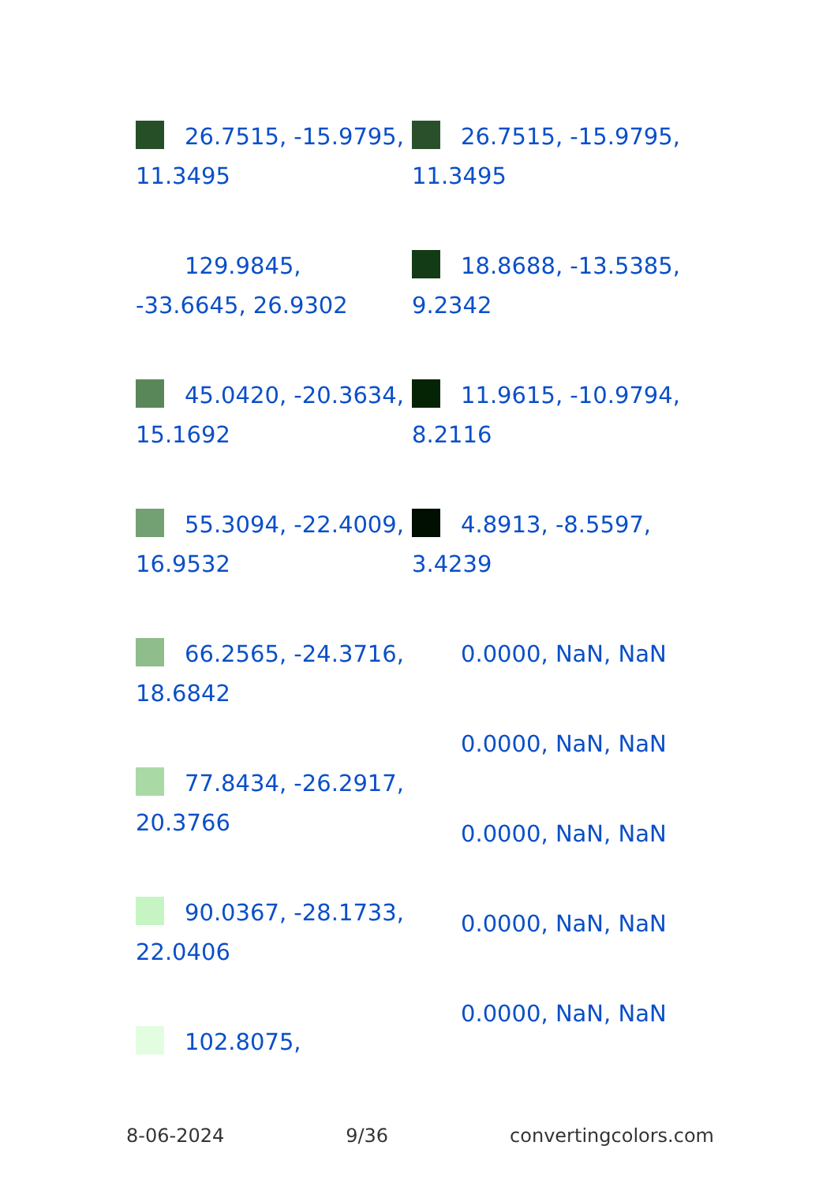26.7515, -15.9795, 11.3495
129.9845, -33.6645, 26.9302
45.0420, -20.3634, 15.1692
55.3094, -22.4009, 16.9532
66.2565, -24.3716, 18.6842
77.8434, -26.2917, 20.3766
90.0367, -28.1733, 22.0406
102.8075,
26.7515, -15.9795, 11.3495
18.8688, -13.5385, 9.2342
11.9615, -10.9794, 8.2116
4.8913, -8.5597, 3.4239
0.0000, NaN, NaN
0.0000, NaN, NaN
0.0000, NaN, NaN
0.0000, NaN, NaN
0.0000, NaN, NaN
8-06-2024 9/36 convertingcolors.com